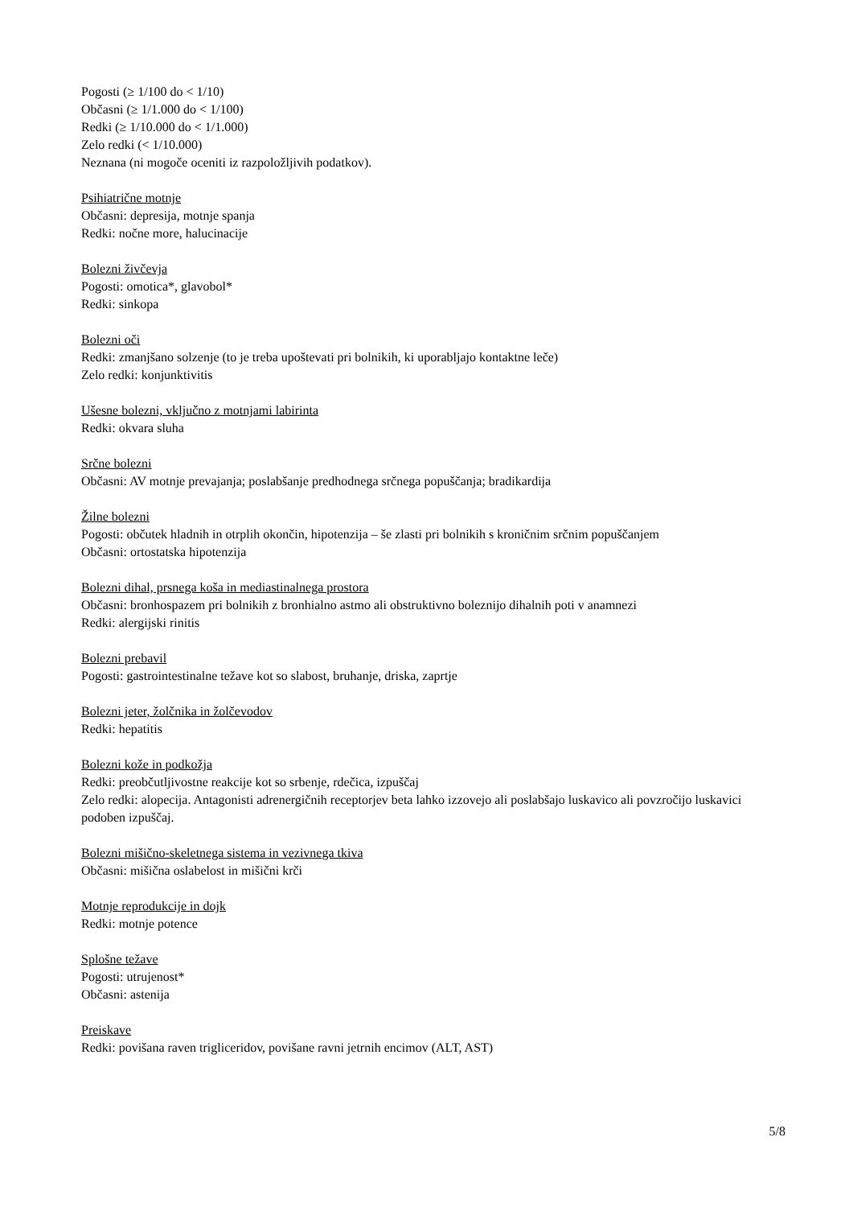Pogosti (≥ 1/100 do < 1/10)
Občasni (≥ 1/1.000 do < 1/100)
Redki (≥ 1/10.000 do < 1/1.000)
Zelo redki (< 1/10.000)
Neznana (ni mogoče oceniti iz razpoložljivih podatkov).
Psihiatrične motnje
Občasni: depresija, motnje spanja
Redki: nočne more, halucinacije
Bolezni živčevja
Pogosti: omotica*, glavobol*
Redki: sinkopa
Bolezni oči
Redki: zmanjšano solzenje (to je treba upoštevati pri bolnikih, ki uporabljajo kontaktne leče)
Zelo redki: konjunktivitis
Ušesne bolezni, vključno z motnjami labirinta
Redki: okvara sluha
Srčne bolezni
Občasni: AV motnje prevajanja; poslabšanje predhodnega srčnega popuščanja; bradikardija
Žilne bolezni
Pogosti: občutek hladnih in otrplih okončin, hipotenzija – še zlasti pri bolnikih s kroničnim srčnim popuščanjem
Občasni: ortostatska hipotenzija
Bolezni dihal, prsnega koša in mediastinalnega prostora
Občasni: bronhospazem pri bolnikih z bronhialno astmo ali obstruktivno boleznijo dihalnih poti v anamnezi
Redki: alergijski rinitis
Bolezni prebavil
Pogosti: gastrointestinalne težave kot so slabost, bruhanje, driska, zaprtje
Bolezni jeter, žolčnika in žolčevodov
Redki: hepatitis
Bolezni kože in podkožja
Redki: preobčutljivostne reakcije kot so srbenje, rdečica, izpuščaj
Zelo redki: alopecija. Antagonisti adrenergičnih receptorjev beta lahko izzovejo ali poslabšajo luskavico ali povzročijo luskavici podoben izpuščaj.
Bolezni mišično-skeletnega sistema in vezivnega tkiva
Občasni: mišična oslabelost in mišični krči
Motnje reprodukcije in dojk
Redki: motnje potence
Splošne težave
Pogosti: utrujenost*
Občasni: astenija
Preiskave
Redki: povišana raven trigliceridov, povišane ravni jetrnih encimov (ALT, AST)
5/8